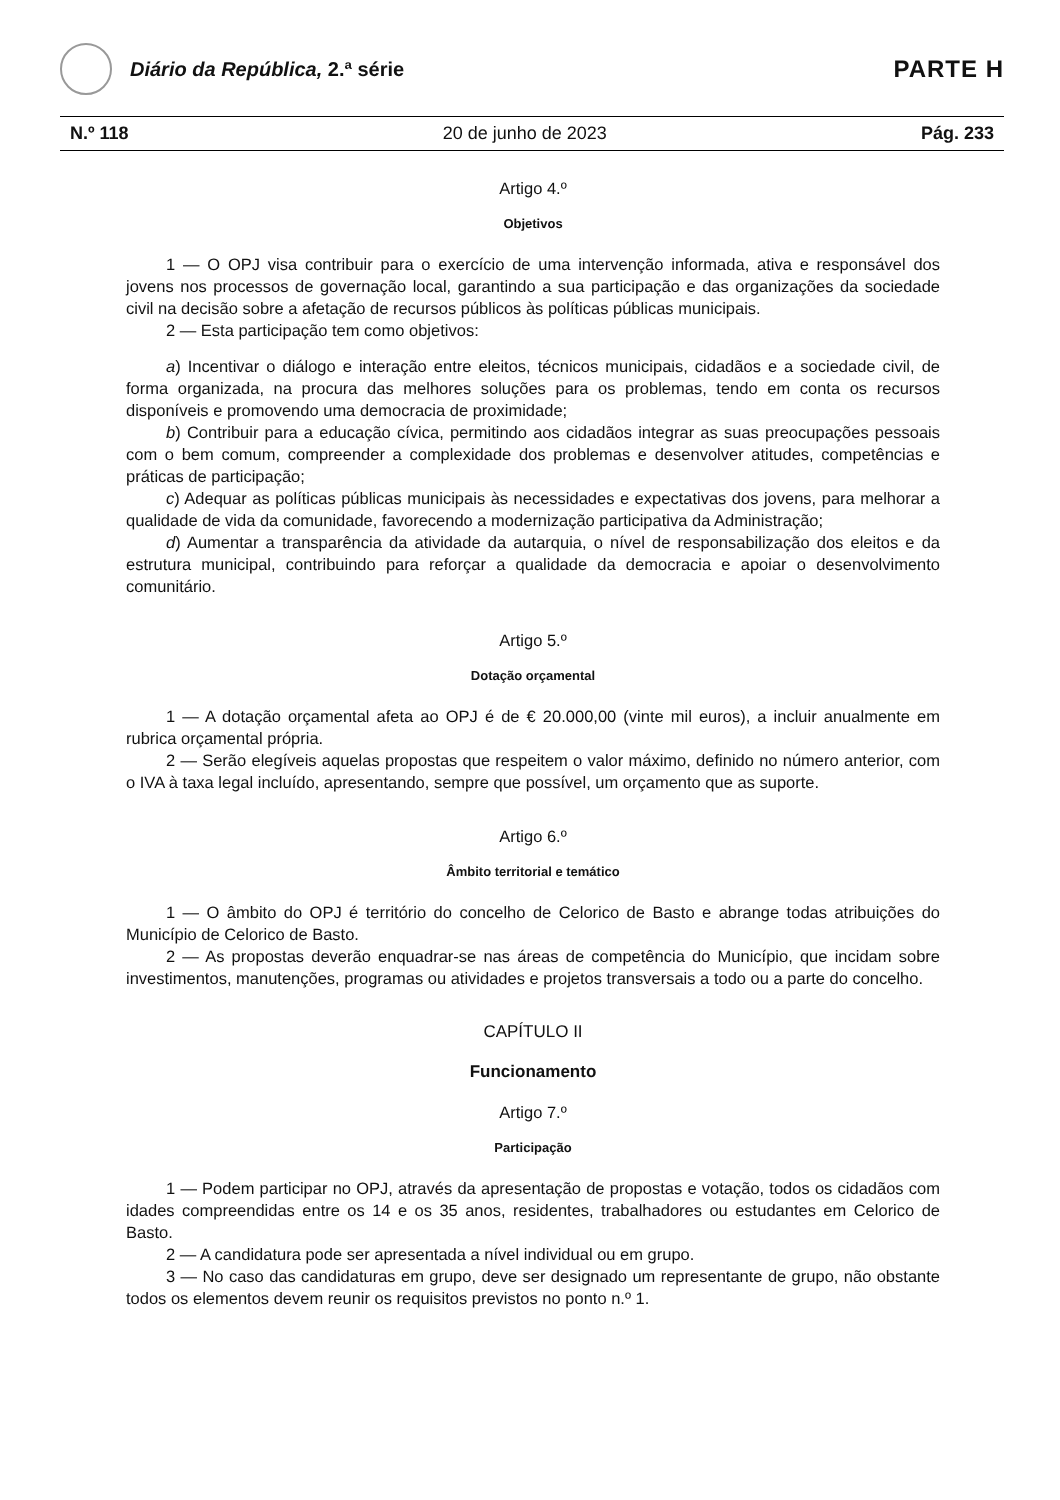Diário da República, 2.ª série
PARTE H
N.º 118 20 de junho de 2023 Pág. 233
Artigo 4.º
Objetivos
1 — O OPJ visa contribuir para o exercício de uma intervenção informada, ativa e responsável dos jovens nos processos de governação local, garantindo a sua participação e das organizações da sociedade civil na decisão sobre a afetação de recursos públicos às políticas públicas municipais.
2 — Esta participação tem como objetivos:
a) Incentivar o diálogo e interação entre eleitos, técnicos municipais, cidadãos e a sociedade civil, de forma organizada, na procura das melhores soluções para os problemas, tendo em conta os recursos disponíveis e promovendo uma democracia de proximidade;
b) Contribuir para a educação cívica, permitindo aos cidadãos integrar as suas preocupações pessoais com o bem comum, compreender a complexidade dos problemas e desenvolver atitudes, competências e práticas de participação;
c) Adequar as políticas públicas municipais às necessidades e expectativas dos jovens, para melhorar a qualidade de vida da comunidade, favorecendo a modernização participativa da Administração;
d) Aumentar a transparência da atividade da autarquia, o nível de responsabilização dos eleitos e da estrutura municipal, contribuindo para reforçar a qualidade da democracia e apoiar o desenvolvimento comunitário.
Artigo 5.º
Dotação orçamental
1 — A dotação orçamental afeta ao OPJ é de € 20.000,00 (vinte mil euros), a incluir anualmente em rubrica orçamental própria.
2 — Serão elegíveis aquelas propostas que respeitem o valor máximo, definido no número anterior, com o IVA à taxa legal incluído, apresentando, sempre que possível, um orçamento que as suporte.
Artigo 6.º
Âmbito territorial e temático
1 — O âmbito do OPJ é território do concelho de Celorico de Basto e abrange todas atribuições do Município de Celorico de Basto.
2 — As propostas deverão enquadrar-se nas áreas de competência do Município, que incidam sobre investimentos, manutenções, programas ou atividades e projetos transversais a todo ou a parte do concelho.
CAPÍTULO II
Funcionamento
Artigo 7.º
Participação
1 — Podem participar no OPJ, através da apresentação de propostas e votação, todos os cidadãos com idades compreendidas entre os 14 e os 35 anos, residentes, trabalhadores ou estudantes em Celorico de Basto.
2 — A candidatura pode ser apresentada a nível individual ou em grupo.
3 — No caso das candidaturas em grupo, deve ser designado um representante de grupo, não obstante todos os elementos devem reunir os requisitos previstos no ponto n.º 1.